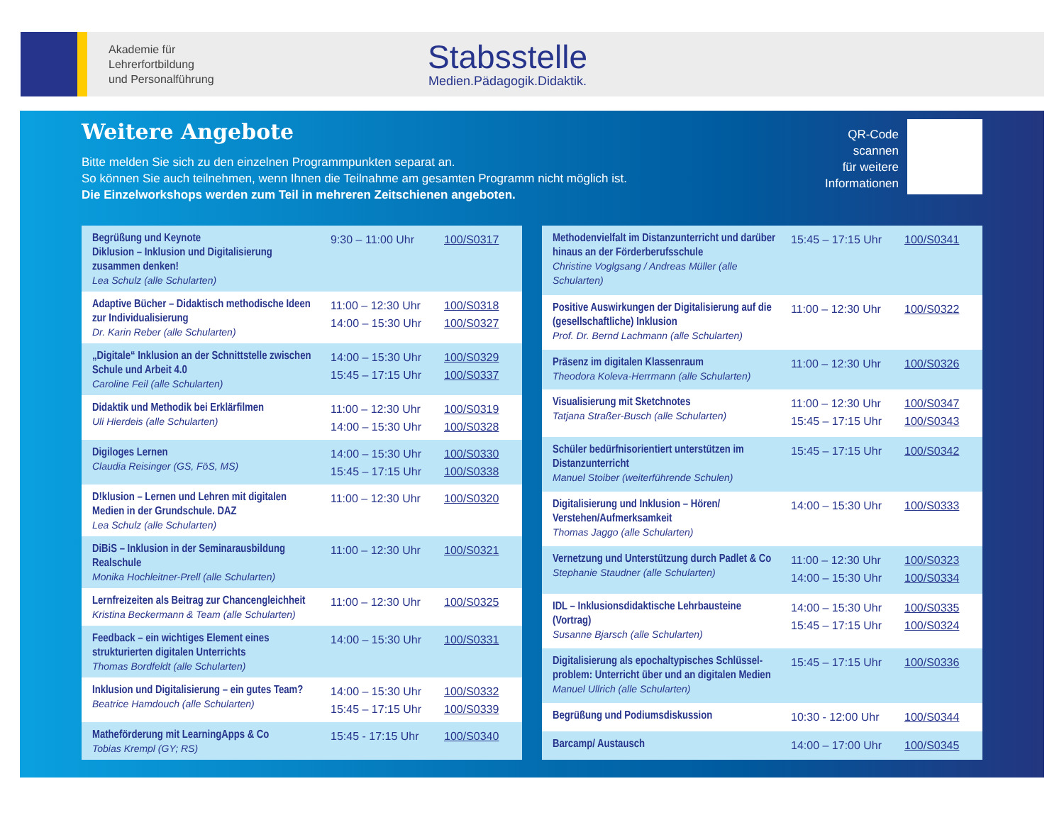Akademie für
Lehrerfortbildung
und Personalführung
Stabsstelle
Medien.Pädagogik.Didaktik.
Weitere Angebote
Bitte melden Sie sich zu den einzelnen Programmpunkten separat an.
So können Sie auch teilnehmen, wenn Ihnen die Teilnahme am gesamten Programm nicht möglich ist.
Die Einzelworkshops werden zum Teil in mehreren Zeitschienen angeboten.
QR-Code
scannen
für weitere
Informationen
| Begrüßung und Keynote Diklusion – Inklusion und Digitalisierung zusammen denken! Lea Schulz (alle Schularten) | 9:30 – 11:00 Uhr | 100/S0317 |
| Adaptive Bücher – Didaktisch methodische Ideen zur Individualisierung Dr. Karin Reber (alle Schularten) | 11:00 – 12:30 Uhr 14:00 – 15:30 Uhr | 100/S0318 100/S0327 |
| „Digitale“ Inklusion an der Schnittstelle zwischen Schule und Arbeit 4.0 Caroline Feil (alle Schularten) | 14:00 – 15:30 Uhr 15:45 – 17:15 Uhr | 100/S0329 100/S0337 |
| Didaktik und Methodik bei Erklärfilmen Uli Hierdeis (alle Schularten) | 11:00 – 12:30 Uhr 14:00 – 15:30 Uhr | 100/S0319 100/S0328 |
| Digiloges Lernen Claudia Reisinger (GS, FöS, MS) | 14:00 – 15:30 Uhr 15:45 – 17:15 Uhr | 100/S0330 100/S0338 |
| D!klusion – Lernen und Lehren mit digitalen Medien in der Grundschule. DAZ Lea Schulz (alle Schularten) | 11:00 – 12:30 Uhr | 100/S0320 |
| DiBiS – Inklusion in der Seminarausbildung Realschule Monika Hochleitner-Prell (alle Schularten) | 11:00 – 12:30 Uhr | 100/S0321 |
| Lernfreizeiten als Beitrag zur Chancengleichheit Kristina Beckermann & Team (alle Schularten) | 11:00 – 12:30 Uhr | 100/S0325 |
| Feedback – ein wichtiges Element eines strukturierten digitalen Unterrichts Thomas Bordfeldt (alle Schularten) | 14:00 – 15:30 Uhr | 100/S0331 |
| Inklusion und Digitalisierung – ein gutes Team? Beatrice Hamdouch (alle Schularten) | 14:00 – 15:30 Uhr 15:45 – 17:15 Uhr | 100/S0332 100/S0339 |
| Matheförderung mit LearningApps & Co Tobias Krempl (GY; RS) | 15:45 - 17:15 Uhr | 100/S0340 |
| Methodenvielfalt im Distanzunterricht und darüber hinaus an der Förderberufsschule Christine Voglgsang / Andreas Müller (alle Schularten) | 15:45 – 17:15 Uhr | 100/S0341 |
| Positive Auswirkungen der Digitalisierung auf die (gesellschaftliche) Inklusion Prof. Dr. Bernd Lachmann (alle Schularten) | 11:00 – 12:30 Uhr | 100/S0322 |
| Präsenz im digitalen Klassenraum Theodora Koleva-Herrmann (alle Schularten) | 11:00 – 12:30 Uhr | 100/S0326 |
| Visualisierung mit Sketchnotes Tatjana Straßer-Busch (alle Schularten) | 11:00 – 12:30 Uhr 15:45 – 17:15 Uhr | 100/S0347 100/S0343 |
| Schüler bedürfnisorientiert unterstützen im Distanzunterricht Manuel Stoiber (weiterführende Schulen) | 15:45 – 17:15 Uhr | 100/S0342 |
| Digitalisierung und Inklusion – Hören/ Verstehen/Aufmerksamkeit Thomas Jaggo (alle Schularten) | 14:00 – 15:30 Uhr | 100/S0333 |
| Vernetzung und Unterstützung durch Padlet & Co Stephanie Staudner (alle Schularten) | 11:00 – 12:30 Uhr 14:00 – 15:30 Uhr | 100/S0323 100/S0334 |
| IDL – Inklusionsdidaktische Lehrbausteine (Vortrag) Susanne Bjarsch (alle Schularten) | 14:00 – 15:30 Uhr 15:45 – 17:15 Uhr | 100/S0335 100/S0324 |
| Digitalisierung als epochaltypisches Schlüssel-problem: Unterricht über und an digitalen Medien Manuel Ullrich (alle Schularten) | 15:45 – 17:15 Uhr | 100/S0336 |
| Begrüßung und Podiumsdiskussion | 10:30 - 12:00 Uhr | 100/S0344 |
| Barcamp/ Austausch | 14:00 – 17:00 Uhr | 100/S0345 |